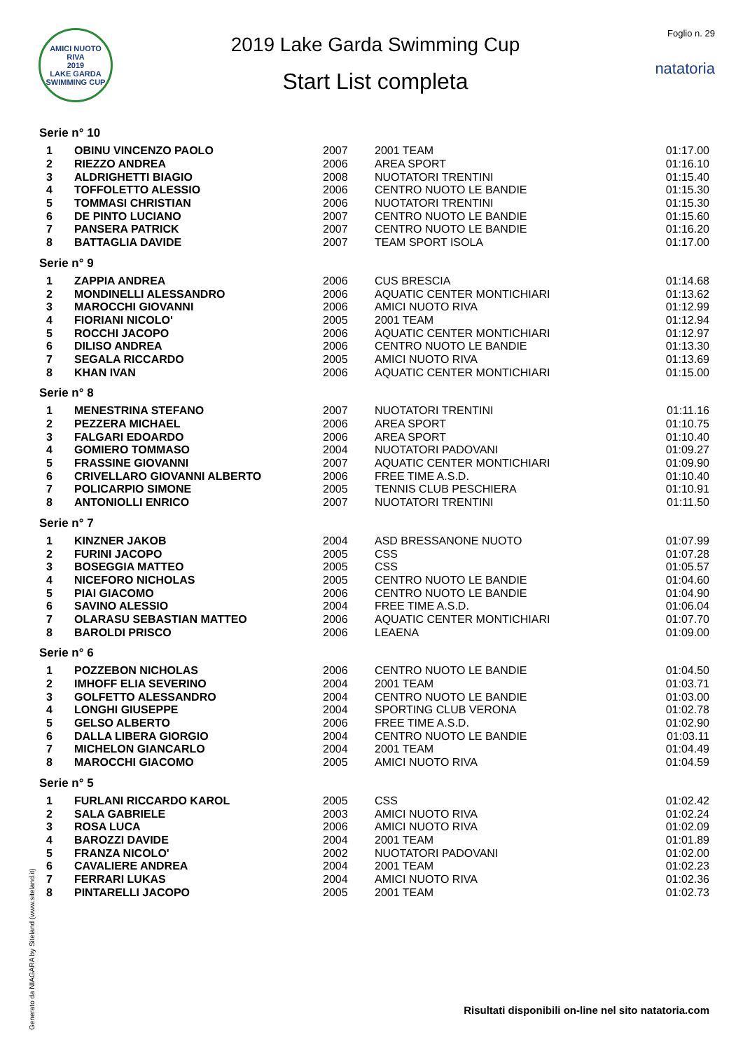AMICI NUOTO RIVA
2019
LAKE GARDA SWIMMING CUP
2019 Lake Garda Swimming Cup
Start List completa
Foglio n. 29
natatoria
Serie n° 10
| 1 | OBINU VINCENZO PAOLO | 2007 | 2001 TEAM | 01:17.00 |
| 2 | RIEZZO ANDREA | 2006 | AREA SPORT | 01:16.10 |
| 3 | ALDRIGHETTI BIAGIO | 2008 | NUOTATORI TRENTINI | 01:15.40 |
| 4 | TOFFOLETTO ALESSIO | 2006 | CENTRO NUOTO LE BANDIE | 01:15.30 |
| 5 | TOMMASI CHRISTIAN | 2006 | NUOTATORI TRENTINI | 01:15.30 |
| 6 | DE PINTO LUCIANO | 2007 | CENTRO NUOTO LE BANDIE | 01:15.60 |
| 7 | PANSERA PATRICK | 2007 | CENTRO NUOTO LE BANDIE | 01:16.20 |
| 8 | BATTAGLIA DAVIDE | 2007 | TEAM SPORT ISOLA | 01:17.00 |
Serie n° 9
| 1 | ZAPPIA ANDREA | 2006 | CUS BRESCIA | 01:14.68 |
| 2 | MONDINELLI ALESSANDRO | 2006 | AQUATIC CENTER MONTICHIARI | 01:13.62 |
| 3 | MAROCCHI GIOVANNI | 2006 | AMICI NUOTO RIVA | 01:12.99 |
| 4 | FIORIANI NICOLO' | 2005 | 2001 TEAM | 01:12.94 |
| 5 | ROCCHI JACOPO | 2006 | AQUATIC CENTER MONTICHIARI | 01:12.97 |
| 6 | DILISO ANDREA | 2006 | CENTRO NUOTO LE BANDIE | 01:13.30 |
| 7 | SEGALA RICCARDO | 2005 | AMICI NUOTO RIVA | 01:13.69 |
| 8 | KHAN IVAN | 2006 | AQUATIC CENTER MONTICHIARI | 01:15.00 |
Serie n° 8
| 1 | MENESTRINA STEFANO | 2007 | NUOTATORI TRENTINI | 01:11.16 |
| 2 | PEZZERA MICHAEL | 2006 | AREA SPORT | 01:10.75 |
| 3 | FALGARI EDOARDO | 2006 | AREA SPORT | 01:10.40 |
| 4 | GOMIERO TOMMASO | 2004 | NUOTATORI PADOVANI | 01:09.27 |
| 5 | FRASSINE GIOVANNI | 2007 | AQUATIC CENTER MONTICHIARI | 01:09.90 |
| 6 | CRIVELLARO GIOVANNI ALBERTO | 2006 | FREE TIME A.S.D. | 01:10.40 |
| 7 | POLICARPIO SIMONE | 2005 | TENNIS CLUB PESCHIERA | 01:10.91 |
| 8 | ANTONIOLLI ENRICO | 2007 | NUOTATORI TRENTINI | 01:11.50 |
Serie n° 7
| 1 | KINZNER JAKOB | 2004 | ASD BRESSANONE NUOTO | 01:07.99 |
| 2 | FURINI JACOPO | 2005 | CSS | 01:07.28 |
| 3 | BOSEGGIA MATTEO | 2005 | CSS | 01:05.57 |
| 4 | NICEFORO NICHOLAS | 2005 | CENTRO NUOTO LE BANDIE | 01:04.60 |
| 5 | PIAI GIACOMO | 2006 | CENTRO NUOTO LE BANDIE | 01:04.90 |
| 6 | SAVINO ALESSIO | 2004 | FREE TIME A.S.D. | 01:06.04 |
| 7 | OLARASU SEBASTIAN MATTEO | 2006 | AQUATIC CENTER MONTICHIARI | 01:07.70 |
| 8 | BAROLDI PRISCO | 2006 | LEAENA | 01:09.00 |
Serie n° 6
| 1 | POZZEBON NICHOLAS | 2006 | CENTRO NUOTO LE BANDIE | 01:04.50 |
| 2 | IMHOFF ELIA SEVERINO | 2004 | 2001 TEAM | 01:03.71 |
| 3 | GOLFETTO ALESSANDRO | 2004 | CENTRO NUOTO LE BANDIE | 01:03.00 |
| 4 | LONGHI GIUSEPPE | 2004 | SPORTING CLUB VERONA | 01:02.78 |
| 5 | GELSO ALBERTO | 2006 | FREE TIME A.S.D. | 01:02.90 |
| 6 | DALLA LIBERA GIORGIO | 2004 | CENTRO NUOTO LE BANDIE | 01:03.11 |
| 7 | MICHELON GIANCARLO | 2004 | 2001 TEAM | 01:04.49 |
| 8 | MAROCCHI GIACOMO | 2005 | AMICI NUOTO RIVA | 01:04.59 |
Serie n° 5
| 1 | FURLANI RICCARDO KAROL | 2005 | CSS | 01:02.42 |
| 2 | SALA GABRIELE | 2003 | AMICI NUOTO RIVA | 01:02.24 |
| 3 | ROSA LUCA | 2006 | AMICI NUOTO RIVA | 01:02.09 |
| 4 | BAROZZI DAVIDE | 2004 | 2001 TEAM | 01:01.89 |
| 5 | FRANZA NICOLO' | 2002 | NUOTATORI PADOVANI | 01:02.00 |
| 6 | CAVALIERE ANDREA | 2004 | 2001 TEAM | 01:02.23 |
| 7 | FERRARI LUKAS | 2004 | AMICI NUOTO RIVA | 01:02.36 |
| 8 | PINTARELLI JACOPO | 2005 | 2001 TEAM | 01:02.73 |
Generato da NIAGARA by Siteland (www.siteland.it)
Risultati disponibili on-line nel sito natatoria.com